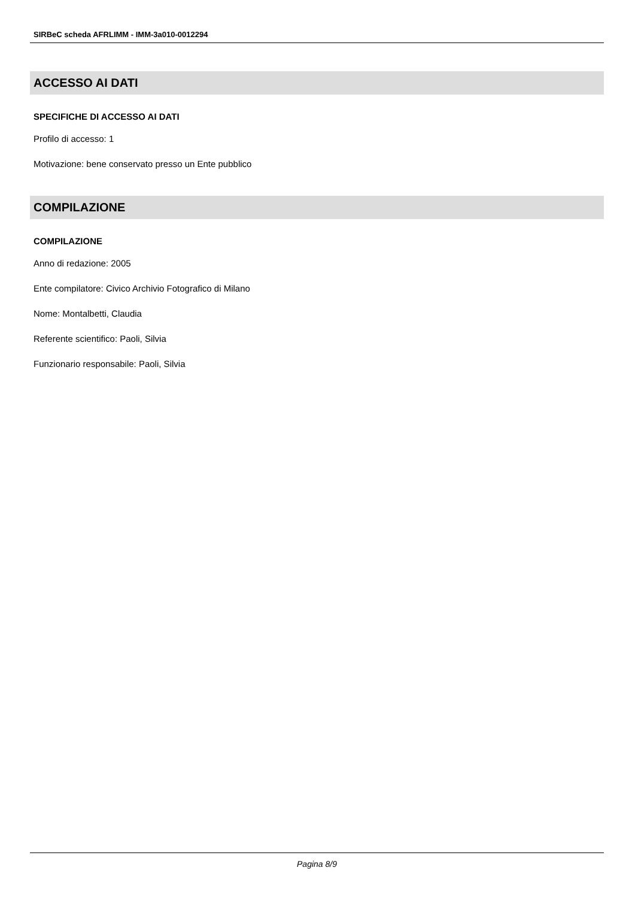SIRBeC scheda AFRLIMM - IMM-3a010-0012294
ACCESSO AI DATI
SPECIFICHE DI ACCESSO AI DATI
Profilo di accesso: 1
Motivazione: bene conservato presso un Ente pubblico
COMPILAZIONE
COMPILAZIONE
Anno di redazione: 2005
Ente compilatore: Civico Archivio Fotografico di Milano
Nome: Montalbetti, Claudia
Referente scientifico: Paoli, Silvia
Funzionario responsabile: Paoli, Silvia
Pagina 8/9